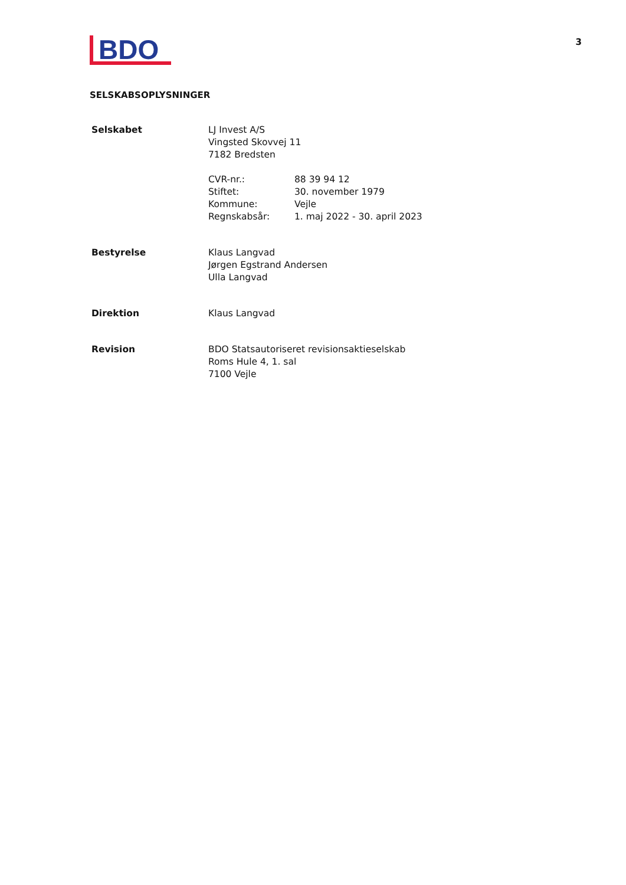3
BDO
SELSKABSOPLYSNINGER
| Selskabet | LJ Invest A/S Vingsted Skovvej 11 7182 Bredsten / CVR-nr.: / 88 39 94 12 / / Stiftet: / 30. november 1979 / / Kommune: / Vejle / / Regnskabsår: / 1. maj 2022 - 30. april 2023 / |
| Bestyrelse | Klaus Langvad Jørgen Egstrand Andersen Ulla Langvad |
| Direktion | Klaus Langvad |
| Revision | BDO Statsautoriseret revisionsaktieselskab Roms Hule 4, 1. sal 7100 Vejle |